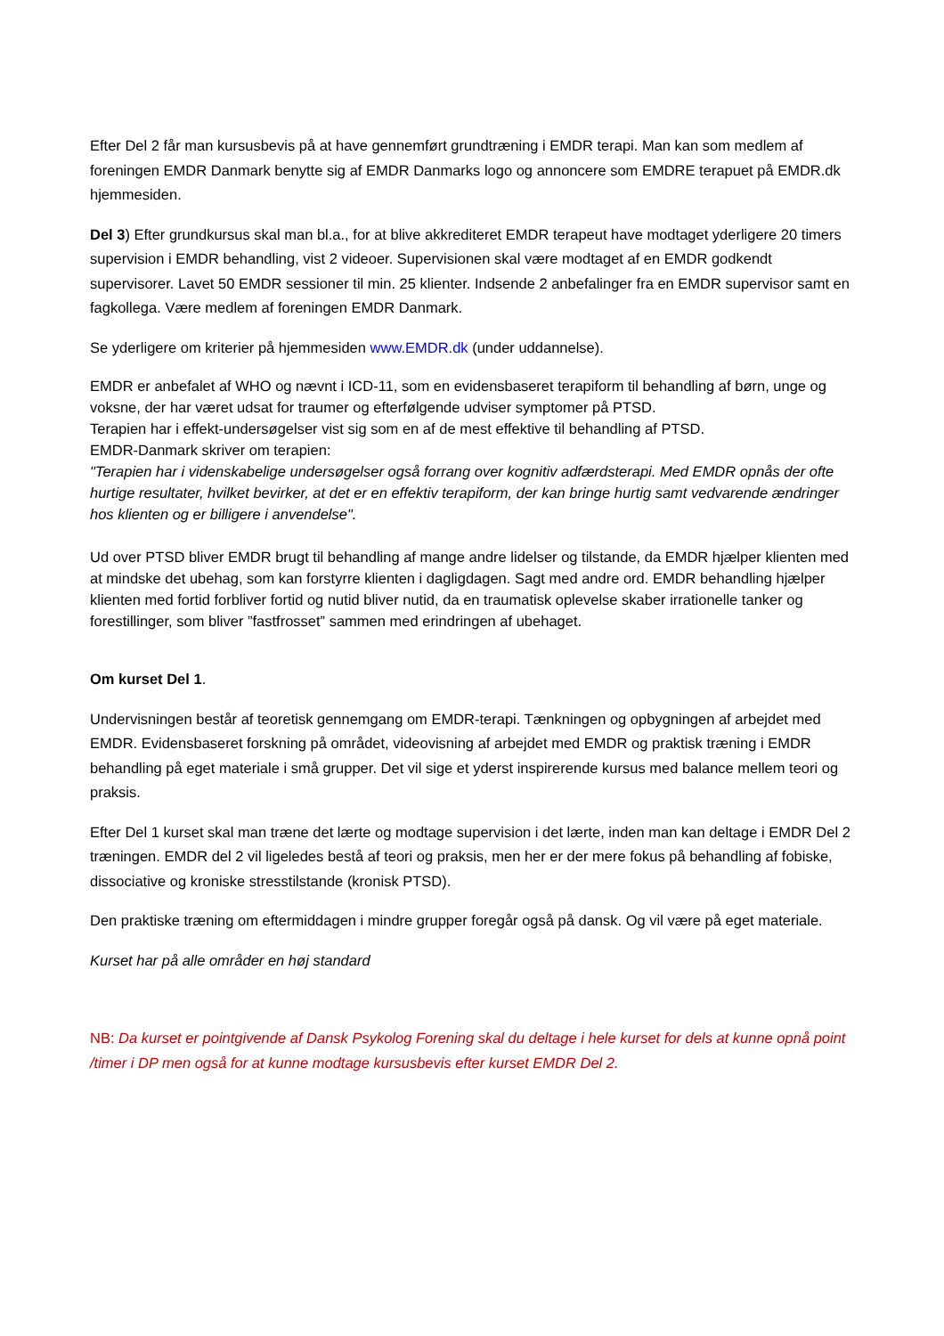Efter Del 2 får man kursusbevis på at have gennemført grundtræning i EMDR terapi. Man kan som medlem af foreningen EMDR Danmark benytte sig af EMDR Danmarks logo og annoncere som EMDRE terapuet på EMDR.dk hjemmesiden.
Del 3) Efter grundkursus skal man bl.a., for at blive akkrediteret EMDR terapeut have modtaget yderligere 20 timers supervision i EMDR behandling, vist 2 videoer. Supervisionen skal være modtaget af en EMDR godkendt supervisorer. Lavet 50 EMDR sessioner til min. 25 klienter. Indsende 2 anbefalinger fra en EMDR supervisor samt en fagkollega. Være medlem af foreningen EMDR Danmark.
Se yderligere om kriterier på hjemmesiden www.EMDR.dk (under uddannelse).
EMDR er anbefalet af WHO og nævnt i ICD-11, som en evidensbaseret terapiform til behandling af børn, unge og voksne, der har været udsat for traumer og efterfølgende udviser symptomer på PTSD.
Terapien har i effekt-undersøgelser vist sig som en af de mest effektive til behandling af PTSD.
EMDR-Danmark skriver om terapien:
"Terapien har i videnskabelige undersøgelser også forrang over kognitiv adfærdsterapi. Med EMDR opnås der ofte hurtige resultater, hvilket bevirker, at det er en effektiv terapiform, der kan bringe hurtig samt vedvarende ændringer hos klienten og er billigere i anvendelse".
Ud over PTSD bliver EMDR brugt til behandling af mange andre lidelser og tilstande, da EMDR hjælper klienten med at mindske det ubehag, som kan forstyrre klienten i dagligdagen. Sagt med andre ord. EMDR behandling hjælper klienten med fortid forbliver fortid og nutid bliver nutid, da en traumatisk oplevelse skaber irrationelle tanker og forestillinger, som bliver ”fastfrosset” sammen med erindringen af ubehaget.
Om kurset Del 1.
Undervisningen består af teoretisk gennemgang om EMDR-terapi. Tænkningen og opbygningen af arbejdet med EMDR. Evidensbaseret forskning på området, videovisning af arbejdet med EMDR og praktisk træning i EMDR behandling på eget materiale i små grupper. Det vil sige et yderst inspirerende kursus med balance mellem teori og praksis.
Efter Del 1 kurset skal man træne det lærte og modtage supervision i det lærte, inden man kan deltage i EMDR Del 2 træningen. EMDR del 2 vil ligeledes bestå af teori og praksis, men her er der mere fokus på behandling af fobiske, dissociative og kroniske stresstilstande (kronisk PTSD).
Den praktiske træning om eftermiddagen i mindre grupper foregår også på dansk. Og vil være på eget materiale.
Kurset har på alle områder en høj standard
NB: Da kurset er pointgivende af Dansk Psykolog Forening skal du deltage i hele kurset for dels at kunne opnå point /timer i DP men også for at kunne modtage kursusbevis efter kurset EMDR Del 2.